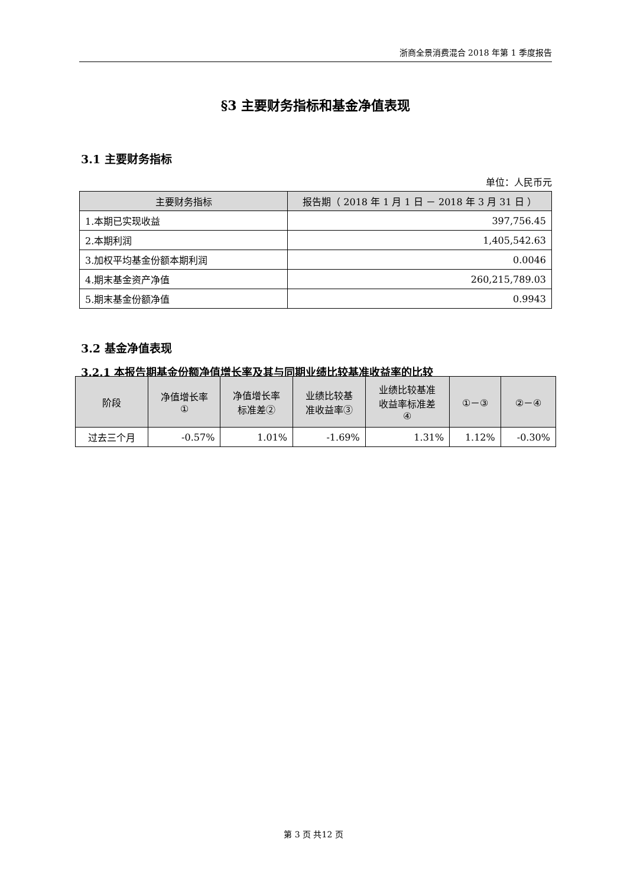浙商全景消费混合 2018 年第 1 季度报告
§3 主要财务指标和基金净值表现
3.1 主要财务指标
单位：人民币元
| 主要财务指标 | 报告期（ 2018 年 1 月 1 日 － 2018 年 3 月 31 日 ） |
| --- | --- |
| 1.本期已实现收益 | 397,756.45 |
| 2.本期利润 | 1,405,542.63 |
| 3.加权平均基金份额本期利润 | 0.0046 |
| 4.期末基金资产净值 | 260,215,789.03 |
| 5.期末基金份额净值 | 0.9943 |
3.2 基金净值表现
3.2.1 本报告期基金份额净值增长率及其与同期业绩比较基准收益率的比较
| 阶段 | 净值增长率 ① | 净值增长率 标准差② | 业绩比较基 准收益率③ | 业绩比较基准 收益率标准差 ④ | ①－③ | ②－④ |
| --- | --- | --- | --- | --- | --- | --- |
| 过去三个月 | -0.57% | 1.01% | -1.69% | 1.31% | 1.12% | -0.30% |
第 3 页 共12 页